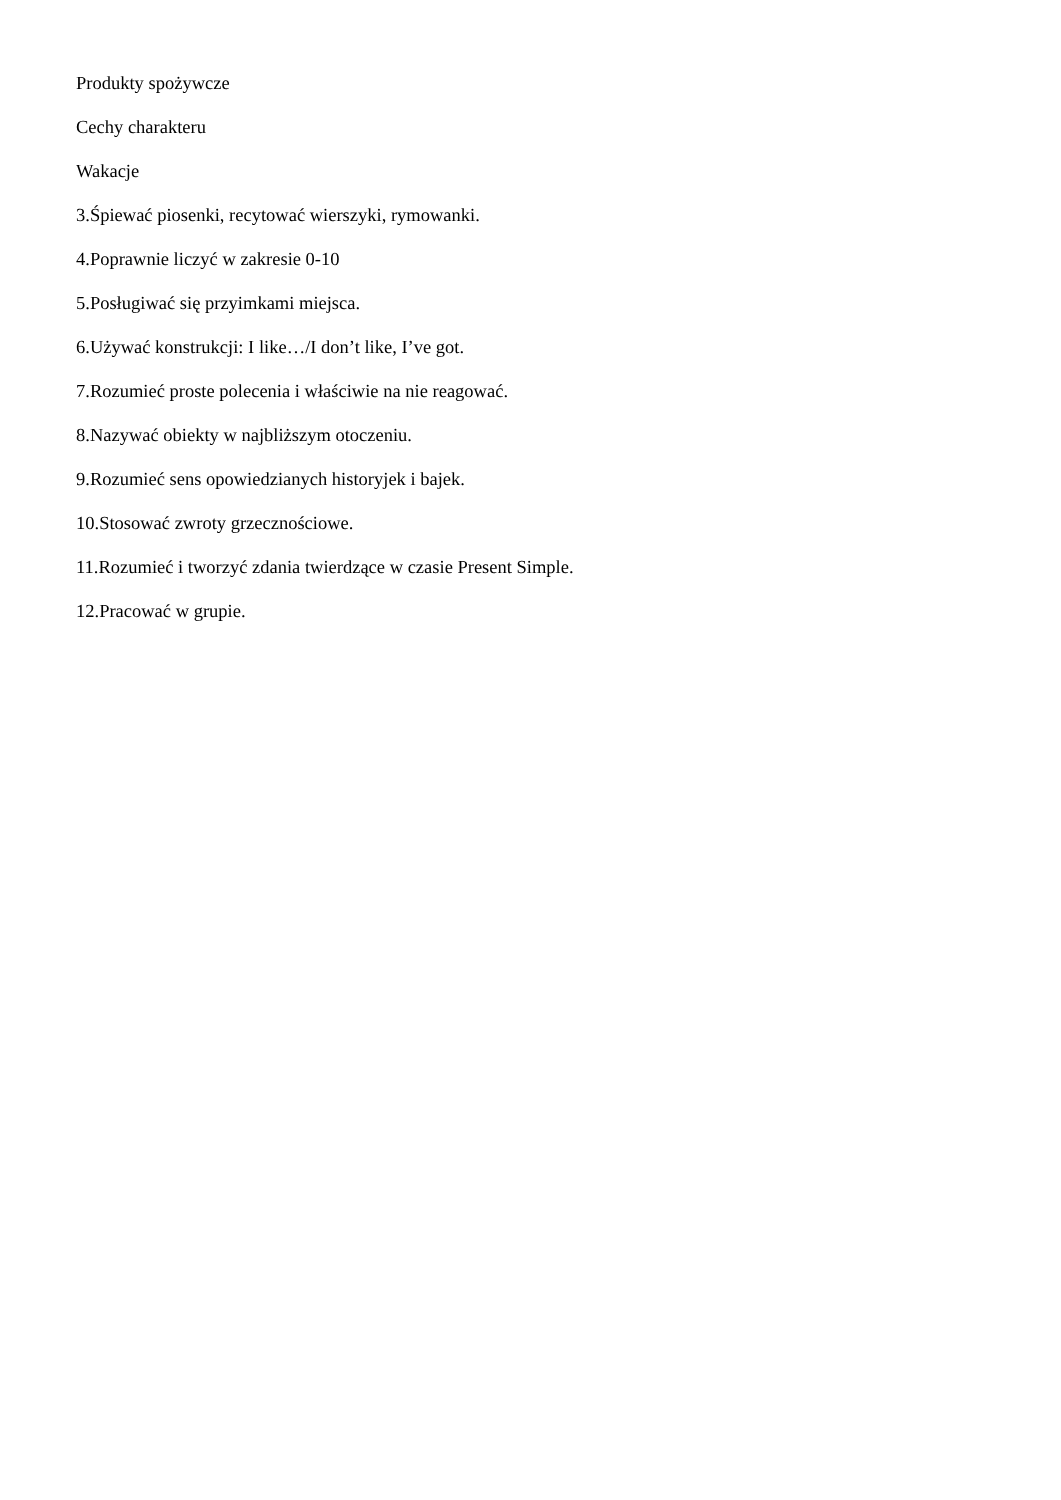Produkty spożywcze
Cechy charakteru
Wakacje
3.Śpiewać piosenki, recytować wierszyki, rymowanki.
4.Poprawnie liczyć w zakresie 0-10
5.Posługiwać się przyimkami miejsca.
6.Używać konstrukcji: I like…/I don’t like, I’ve got.
7.Rozumieć proste polecenia i właściwie na nie reagować.
8.Nazywać obiekty w najbliższym otoczeniu.
9.Rozumieć sens opowiedzianych historyjek i bajek.
10.Stosować zwroty grzecznościowe.
11.Rozumieć i tworzyć zdania twierdzące w czasie Present Simple.
12.Pracować w grupie.